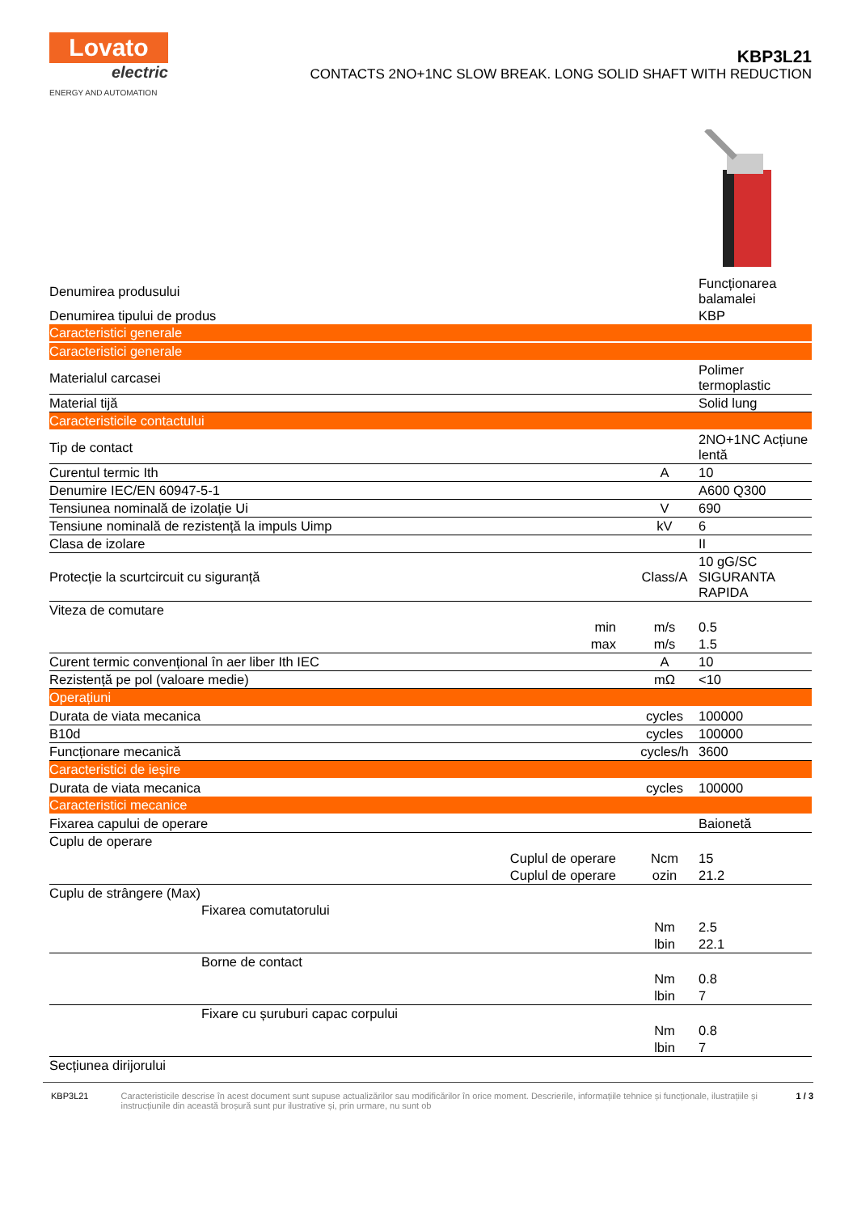Lovato
electric
ENERGY AND AUTOMATION
KBP3L21
CONTACTS 2NO+1NC SLOW BREAK. LONG SOLID SHAFT WITH REDUCTION
| Denumirea produsului | | | Funcționarea balamalei |
| Denumirea tipului de produs | | | KBP |
| Caracteristici generale | | | |
| Caracteristici generale | | | |
| Materialul carcasei | | | Polimer termoplastic |
| Material tijă | | | Solid lung |
| Caracteristicile contactului | | | |
| Tip de contact | | | 2NO+1NC Acțiune lentă |
| Curentul termic Ith | | A | 10 |
| Denumire IEC/EN 60947-5-1 | | | A600 Q300 |
| Tensiunea nominală de izolație Ui | | V | 690 |
| Tensiune nominală de rezistență la impuls Uimp | | kV | 6 |
| Clasa de izolare | | | II |
| Protecție la scurtcircuit cu siguranță | | Class/A | 10 gG/SC SIGURANTA RAPIDA |
| Viteza de comutare | | | |
| | min | m/s | 0.5 |
| | max | m/s | 1.5 |
| Curent termic convențional în aer liber Ith IEC | | A | 10 |
| Rezistență pe pol (valoare medie) | | mΩ | <10 |
| Operațiuni | | | |
| Durata de viata mecanica | | cycles | 100000 |
| B10d | | cycles | 100000 |
| Funcționare mecanică | | cycles/h | 3600 |
| Caracteristici de ieșire | | | |
| Durata de viata mecanica | | cycles | 100000 |
| Caracteristici mecanice | | | |
| Fixarea capului de operare | | | Baionetă |
| Cuplu de operare | | | |
| | Cuplul de operare | Ncm | 15 |
| | Cuplul de operare | ozin | 21.2 |
| Cuplu de strângere (Max) | | | |
| Fixarea comutatorului | | | |
| | | Nm | 2.5 |
| | | lbin | 22.1 |
| Borne de contact | | | |
| | | Nm | 0.8 |
| | | lbin | 7 |
| Fixare cu șuruburi capac corpului | | | |
| | | Nm | 0.8 |
| | | lbin | 7 |
| Secțiunea dirijorului | | | |
KBP3L21 Caracteristicile descrise în acest document sunt supuse actualizărilor sau modificărilor în orice moment. Descrierile, informațiile tehnice și funcționale, ilustrațiile și instrucțiunile din această broșură sunt pur ilustrative și, prin urmare, nu sunt ob
1 / 3